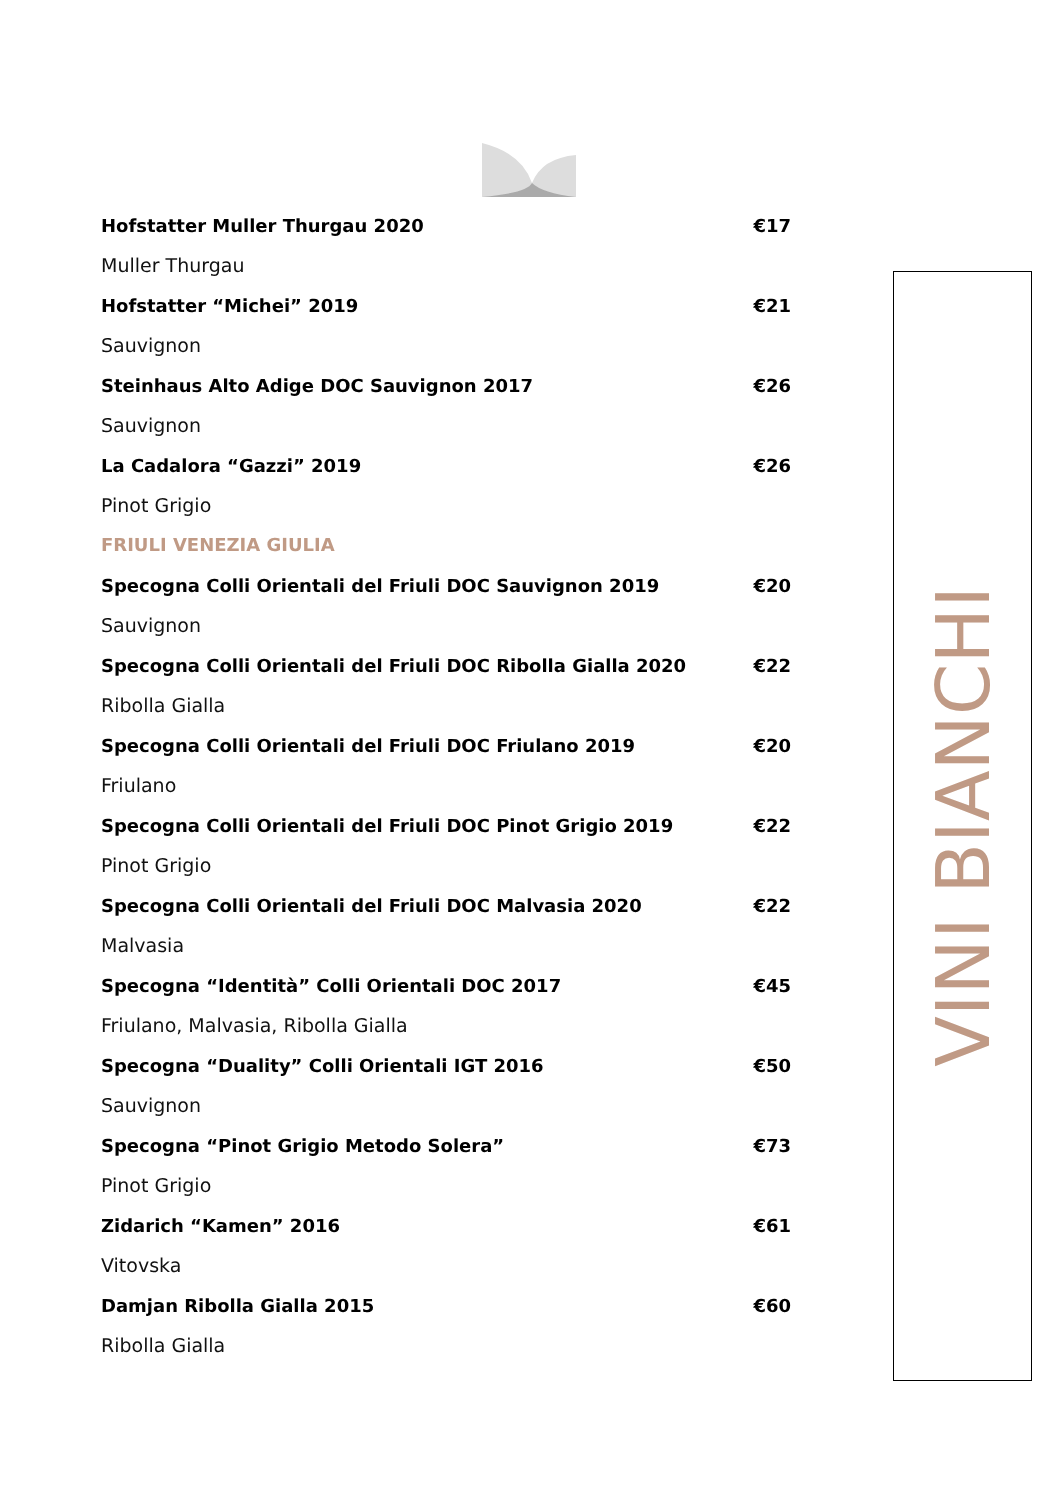Hofstatter Muller Thurgau 2020 €17
Muller Thurgau
Hofstatter “Michei” 2019 €21
Sauvignon
Steinhaus Alto Adige DOC Sauvignon 2017 €26
Sauvignon
La Cadalora “Gazzi” 2019 €26
Pinot Grigio
FRIULI VENEZIA GIULIA
Specogna Colli Orientali del Friuli DOC Sauvignon 2019 €20
Sauvignon
Specogna Colli Orientali del Friuli DOC Ribolla Gialla 2020 €22
Ribolla Gialla
Specogna Colli Orientali del Friuli DOC Friulano 2019 €20
Friulano
Specogna Colli Orientali del Friuli DOC Pinot Grigio 2019 €22
Pinot Grigio
Specogna Colli Orientali del Friuli DOC Malvasia 2020 €22
Malvasia
Specogna “Identità” Colli Orientali DOC 2017 €45
Friulano, Malvasia, Ribolla Gialla
Specogna “Duality” Colli Orientali IGT 2016 €50
Sauvignon
Specogna “Pinot Grigio Metodo Solera” €73
Pinot Grigio
Zidarich “Kamen” 2016 €61
Vitovska
Damjan Ribolla Gialla 2015 €60
Ribolla Gialla
VINI BIANCHI